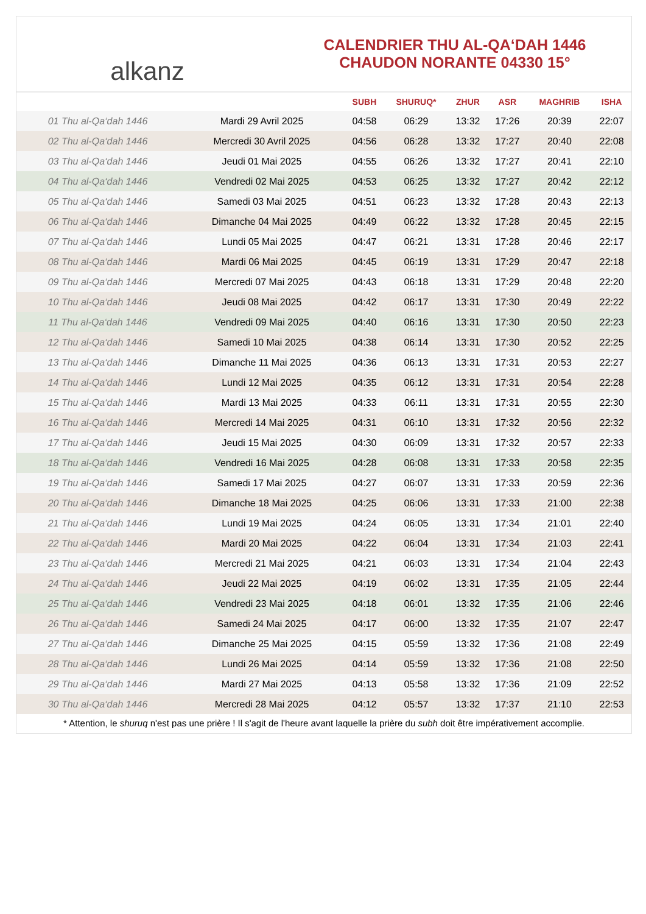alkanz
CALENDRIER THU AL-QA‘DAH 1446
CHAUDON NORANTE 04330 15°
| | | SUBH | SHURUQ* | ZHUR | ASR | MAGHRIB | ISHA |
| --- | --- | --- | --- | --- | --- | --- | --- |
| 01 Thu al-Qa‘dah 1446 | Mardi 29 Avril 2025 | 04:58 | 06:29 | 13:32 | 17:26 | 20:39 | 22:07 |
| 02 Thu al-Qa‘dah 1446 | Mercredi 30 Avril 2025 | 04:56 | 06:28 | 13:32 | 17:27 | 20:40 | 22:08 |
| 03 Thu al-Qa‘dah 1446 | Jeudi 01 Mai 2025 | 04:55 | 06:26 | 13:32 | 17:27 | 20:41 | 22:10 |
| 04 Thu al-Qa‘dah 1446 | Vendredi 02 Mai 2025 | 04:53 | 06:25 | 13:32 | 17:27 | 20:42 | 22:12 |
| 05 Thu al-Qa‘dah 1446 | Samedi 03 Mai 2025 | 04:51 | 06:23 | 13:32 | 17:28 | 20:43 | 22:13 |
| 06 Thu al-Qa‘dah 1446 | Dimanche 04 Mai 2025 | 04:49 | 06:22 | 13:32 | 17:28 | 20:45 | 22:15 |
| 07 Thu al-Qa‘dah 1446 | Lundi 05 Mai 2025 | 04:47 | 06:21 | 13:31 | 17:28 | 20:46 | 22:17 |
| 08 Thu al-Qa‘dah 1446 | Mardi 06 Mai 2025 | 04:45 | 06:19 | 13:31 | 17:29 | 20:47 | 22:18 |
| 09 Thu al-Qa‘dah 1446 | Mercredi 07 Mai 2025 | 04:43 | 06:18 | 13:31 | 17:29 | 20:48 | 22:20 |
| 10 Thu al-Qa‘dah 1446 | Jeudi 08 Mai 2025 | 04:42 | 06:17 | 13:31 | 17:30 | 20:49 | 22:22 |
| 11 Thu al-Qa‘dah 1446 | Vendredi 09 Mai 2025 | 04:40 | 06:16 | 13:31 | 17:30 | 20:50 | 22:23 |
| 12 Thu al-Qa‘dah 1446 | Samedi 10 Mai 2025 | 04:38 | 06:14 | 13:31 | 17:30 | 20:52 | 22:25 |
| 13 Thu al-Qa‘dah 1446 | Dimanche 11 Mai 2025 | 04:36 | 06:13 | 13:31 | 17:31 | 20:53 | 22:27 |
| 14 Thu al-Qa‘dah 1446 | Lundi 12 Mai 2025 | 04:35 | 06:12 | 13:31 | 17:31 | 20:54 | 22:28 |
| 15 Thu al-Qa‘dah 1446 | Mardi 13 Mai 2025 | 04:33 | 06:11 | 13:31 | 17:31 | 20:55 | 22:30 |
| 16 Thu al-Qa‘dah 1446 | Mercredi 14 Mai 2025 | 04:31 | 06:10 | 13:31 | 17:32 | 20:56 | 22:32 |
| 17 Thu al-Qa‘dah 1446 | Jeudi 15 Mai 2025 | 04:30 | 06:09 | 13:31 | 17:32 | 20:57 | 22:33 |
| 18 Thu al-Qa‘dah 1446 | Vendredi 16 Mai 2025 | 04:28 | 06:08 | 13:31 | 17:33 | 20:58 | 22:35 |
| 19 Thu al-Qa‘dah 1446 | Samedi 17 Mai 2025 | 04:27 | 06:07 | 13:31 | 17:33 | 20:59 | 22:36 |
| 20 Thu al-Qa‘dah 1446 | Dimanche 18 Mai 2025 | 04:25 | 06:06 | 13:31 | 17:33 | 21:00 | 22:38 |
| 21 Thu al-Qa‘dah 1446 | Lundi 19 Mai 2025 | 04:24 | 06:05 | 13:31 | 17:34 | 21:01 | 22:40 |
| 22 Thu al-Qa‘dah 1446 | Mardi 20 Mai 2025 | 04:22 | 06:04 | 13:31 | 17:34 | 21:03 | 22:41 |
| 23 Thu al-Qa‘dah 1446 | Mercredi 21 Mai 2025 | 04:21 | 06:03 | 13:31 | 17:34 | 21:04 | 22:43 |
| 24 Thu al-Qa‘dah 1446 | Jeudi 22 Mai 2025 | 04:19 | 06:02 | 13:31 | 17:35 | 21:05 | 22:44 |
| 25 Thu al-Qa‘dah 1446 | Vendredi 23 Mai 2025 | 04:18 | 06:01 | 13:32 | 17:35 | 21:06 | 22:46 |
| 26 Thu al-Qa‘dah 1446 | Samedi 24 Mai 2025 | 04:17 | 06:00 | 13:32 | 17:35 | 21:07 | 22:47 |
| 27 Thu al-Qa‘dah 1446 | Dimanche 25 Mai 2025 | 04:15 | 05:59 | 13:32 | 17:36 | 21:08 | 22:49 |
| 28 Thu al-Qa‘dah 1446 | Lundi 26 Mai 2025 | 04:14 | 05:59 | 13:32 | 17:36 | 21:08 | 22:50 |
| 29 Thu al-Qa‘dah 1446 | Mardi 27 Mai 2025 | 04:13 | 05:58 | 13:32 | 17:36 | 21:09 | 22:52 |
| 30 Thu al-Qa‘dah 1446 | Mercredi 28 Mai 2025 | 04:12 | 05:57 | 13:32 | 17:37 | 21:10 | 22:53 |
* Attention, le shuruq n'est pas une prière ! Il s'agit de l'heure avant laquelle la prière du subh doit être impérativement accomplie.